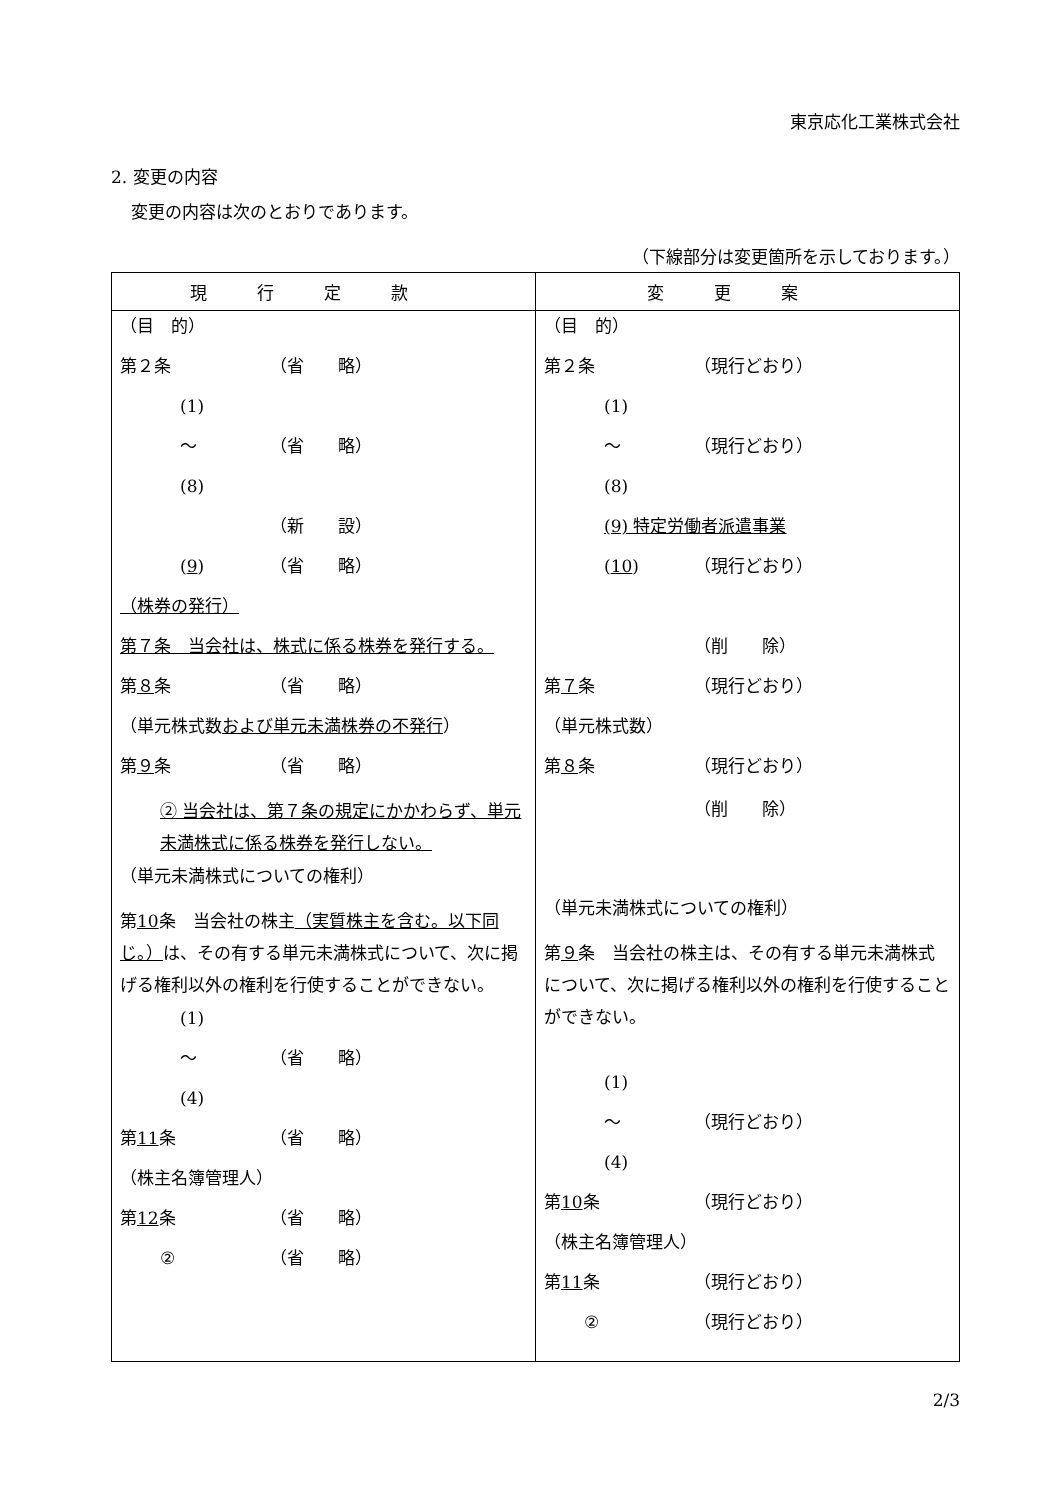東京応化工業株式会社
2. 変更の内容
変更の内容は次のとおりであります。
（下線部分は変更箇所を示しております。）
| 現行定款 | 変更案 |
| --- | --- |
| （目 的） 第２条 （省 略） (1) 〜 （省 略） (8) （新 設） ( 9 ) （省 略） （株券の発行） 第７条 当会社は、株式に係る株券を発行する。 第 ８ 条 （省 略） （単元株式数 および単元未満株券の不発行 ） 第 ９ 条 （省 略） ② 当会社は、第７条の規定にかかわらず、単元未満株式に係る株券を発行しない。 （単元未満株式についての権利） 第 10 条 当会社の株主 （実質株主を含む。以下同じ。） は、その有する単元未満株式について、次に掲げる権利以外の権利を行使することができない。 (1) 〜 （省 略） (4) 第 11 条 （省 略） （株主名簿管理人） 第 12 条 （省 略） ② （省 略） | （目 的） 第２条 （現行どおり） (1) 〜 （現行どおり） (8) (9) 特定労働者派遣事業 ( 10 ) （現行どおり） （削 除） 第 ７ 条 （現行どおり） （単元株式数） 第 ８ 条 （現行どおり） （削 除） （単元未満株式についての権利） 第 ９ 条 当会社の株主は、その有する単元未満株式について、次に掲げる権利以外の権利を行使することができない。 (1) 〜 （現行どおり） (4) 第 10 条 （現行どおり） （株主名簿管理人） 第 11 条 （現行どおり） ② （現行どおり） |
2/3